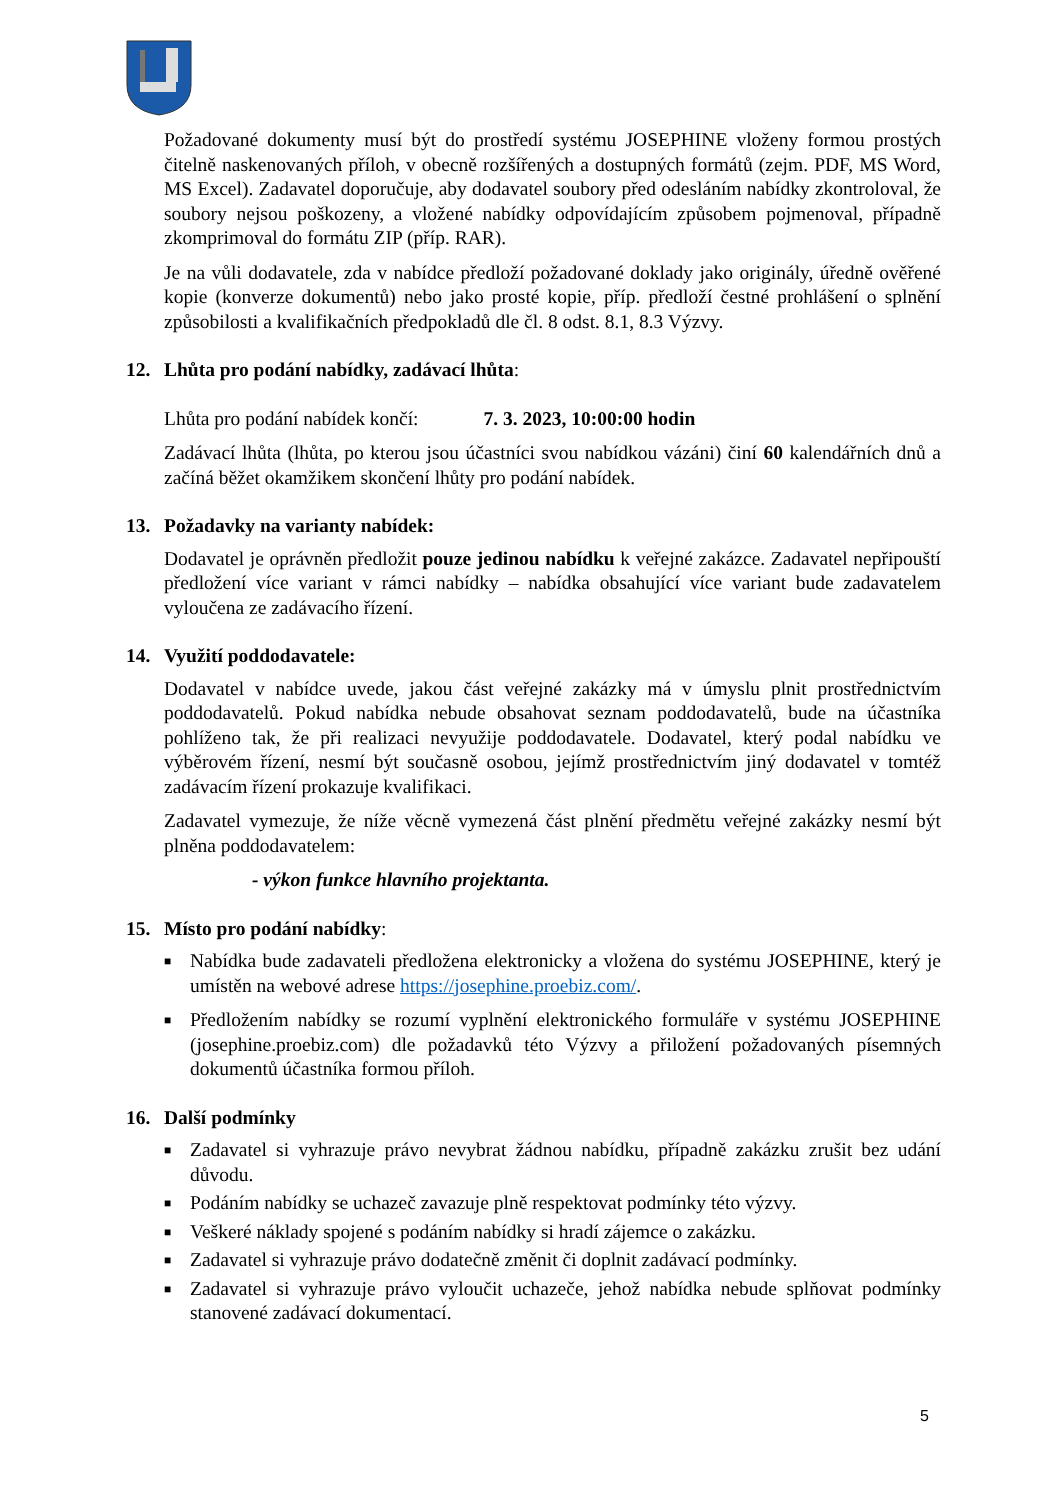Požadované dokumenty musí být do prostředí systému JOSEPHINE vloženy formou prostých čitelně naskenovaných příloh, v obecně rozšířených a dostupných formátů (zejm. PDF, MS Word, MS Excel). Zadavatel doporučuje, aby dodavatel soubory před odesláním nabídky zkontroloval, že soubory nejsou poškozeny, a vložené nabídky odpovídajícím způsobem pojmenoval, případně zkomprimoval do formátu ZIP (příp. RAR).
Je na vůli dodavatele, zda v nabídce předloží požadované doklady jako originály, úředně ověřené kopie (konverze dokumentů) nebo jako prosté kopie, příp. předloží čestné prohlášení o splnění způsobilosti a kvalifikačních předpokladů dle čl. 8 odst. 8.1, 8.3 Výzvy.
12. Lhůta pro podání nabídky, zadávací lhůta:
Lhůta pro podání nabídek končí: 7. 3. 2023, 10:00:00 hodin
Zadávací lhůta (lhůta, po kterou jsou účastníci svou nabídkou vázáni) činí 60 kalendářních dnů a začíná běžet okamžikem skončení lhůty pro podání nabídek.
13. Požadavky na varianty nabídek:
Dodavatel je oprávněn předložit pouze jedinou nabídku k veřejné zakázce. Zadavatel nepřipouští předložení více variant v rámci nabídky – nabídka obsahující více variant bude zadavatelem vyloučena ze zadávacího řízení.
14. Využití poddodavatele:
Dodavatel v nabídce uvede, jakou část veřejné zakázky má v úmyslu plnit prostřednictvím poddodavatelů. Pokud nabídka nebude obsahovat seznam poddodavatelů, bude na účastníka pohlíženo tak, že při realizaci nevyužije poddodavatele. Dodavatel, který podal nabídku ve výběrovém řízení, nesmí být současně osobou, jejímž prostřednictvím jiný dodavatel v tomtéž zadávacím řízení prokazuje kvalifikaci.
Zadavatel vymezuje, že níže věcně vymezená část plnění předmětu veřejné zakázky nesmí být plněna poddodavatelem:
- výkon funkce hlavního projektanta.
15. Místo pro podání nabídky:
■ Nabídka bude zadavateli předložena elektronicky a vložena do systému JOSEPHINE, který je umístěn na webové adrese https://josephine.proebiz.com/.
■ Předložením nabídky se rozumí vyplnění elektronického formuláře v systému JOSEPHINE (josephine.proebiz.com) dle požadavků této Výzvy a přiložení požadovaných písemných dokumentů účastníka formou příloh.
16. Další podmínky
■ Zadavatel si vyhrazuje právo nevybrat žádnou nabídku, případně zakázku zrušit bez udání důvodu.
■ Podáním nabídky se uchazeč zavazuje plně respektovat podmínky této výzvy.
■ Veškeré náklady spojené s podáním nabídky si hradí zájemce o zakázku.
■ Zadavatel si vyhrazuje právo dodatečně změnit či doplnit zadávací podmínky.
■ Zadavatel si vyhrazuje právo vyloučit uchazeče, jehož nabídka nebude splňovat podmínky stanovené zadávací dokumentací.
5